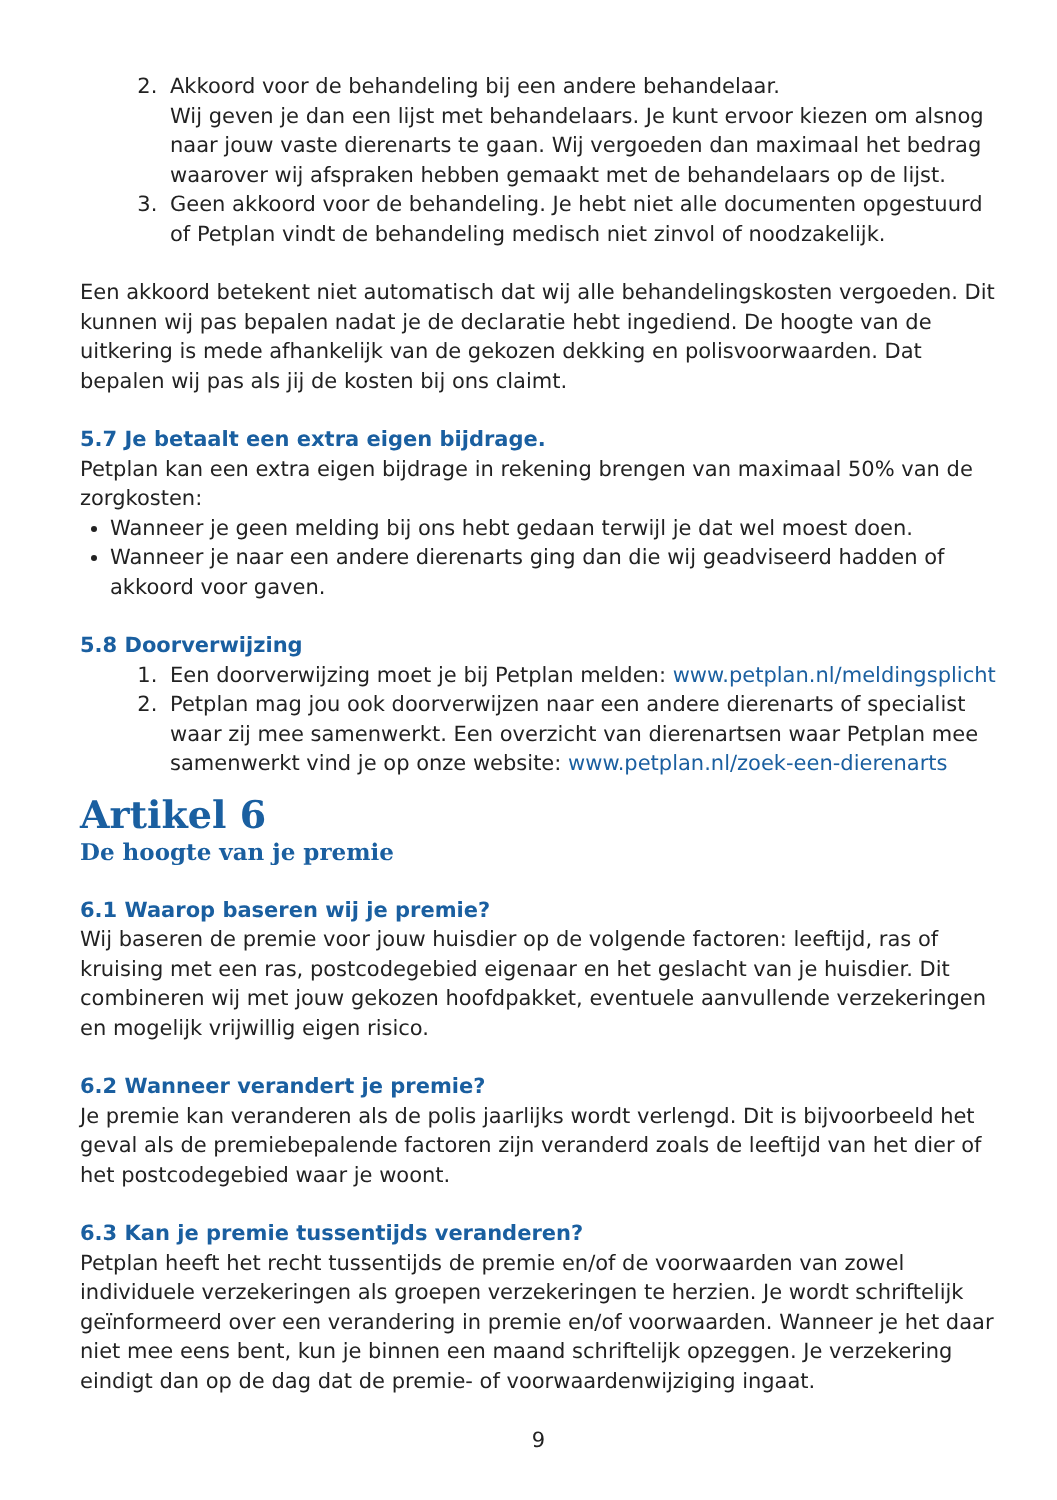2. Akkoord voor de behandeling bij een andere behandelaar.
Wij geven je dan een lijst met behandelaars. Je kunt ervoor kiezen om alsnog naar jouw vaste dierenarts te gaan. Wij vergoeden dan maximaal het bedrag waarover wij afspraken hebben gemaakt met de behandelaars op de lijst.
3. Geen akkoord voor de behandeling. Je hebt niet alle documenten opgestuurd of Petplan vindt de behandeling medisch niet zinvol of noodzakelijk.
Een akkoord betekent niet automatisch dat wij alle behandelingskosten vergoeden. Dit kunnen wij pas bepalen nadat je de declaratie hebt ingediend. De hoogte van de uitkering is mede afhankelijk van de gekozen dekking en polisvoorwaarden. Dat bepalen wij pas als jij de kosten bij ons claimt.
5.7 Je betaalt een extra eigen bijdrage.
Petplan kan een extra eigen bijdrage in rekening brengen van maximaal 50% van de zorgkosten:
Wanneer je geen melding bij ons hebt gedaan terwijl je dat wel moest doen.
Wanneer je naar een andere dierenarts ging dan die wij geadviseerd hadden of akkoord voor gaven.
5.8 Doorverwijzing
1. Een doorverwijzing moet je bij Petplan melden: www.petplan.nl/meldingsplicht
2. Petplan mag jou ook doorverwijzen naar een andere dierenarts of specialist waar zij mee samenwerkt. Een overzicht van dierenartsen waar Petplan mee samenwerkt vind je op onze website: www.petplan.nl/zoek-een-dierenarts
Artikel 6
De hoogte van je premie
6.1 Waarop baseren wij je premie?
Wij baseren de premie voor jouw huisdier op de volgende factoren: leeftijd, ras of kruising met een ras, postcodegebied eigenaar en het geslacht van je huisdier. Dit combineren wij met jouw gekozen hoofdpakket, eventuele aanvullende verzekeringen en mogelijk vrijwillig eigen risico.
6.2 Wanneer verandert je premie?
Je premie kan veranderen als de polis jaarlijks wordt verlengd. Dit is bijvoorbeeld het geval als de premiebepalende factoren zijn veranderd zoals de leeftijd van het dier of het postcodegebied waar je woont.
6.3 Kan je premie tussentijds veranderen?
Petplan heeft het recht tussentijds de premie en/of de voorwaarden van zowel individuele verzekeringen als groepen verzekeringen te herzien. Je wordt schriftelijk geïnformeerd over een verandering in premie en/of voorwaarden. Wanneer je het daar niet mee eens bent, kun je binnen een maand schriftelijk opzeggen. Je verzeke­ring eindigt dan op de dag dat de premie- of voorwaardenwijziging ingaat.
9